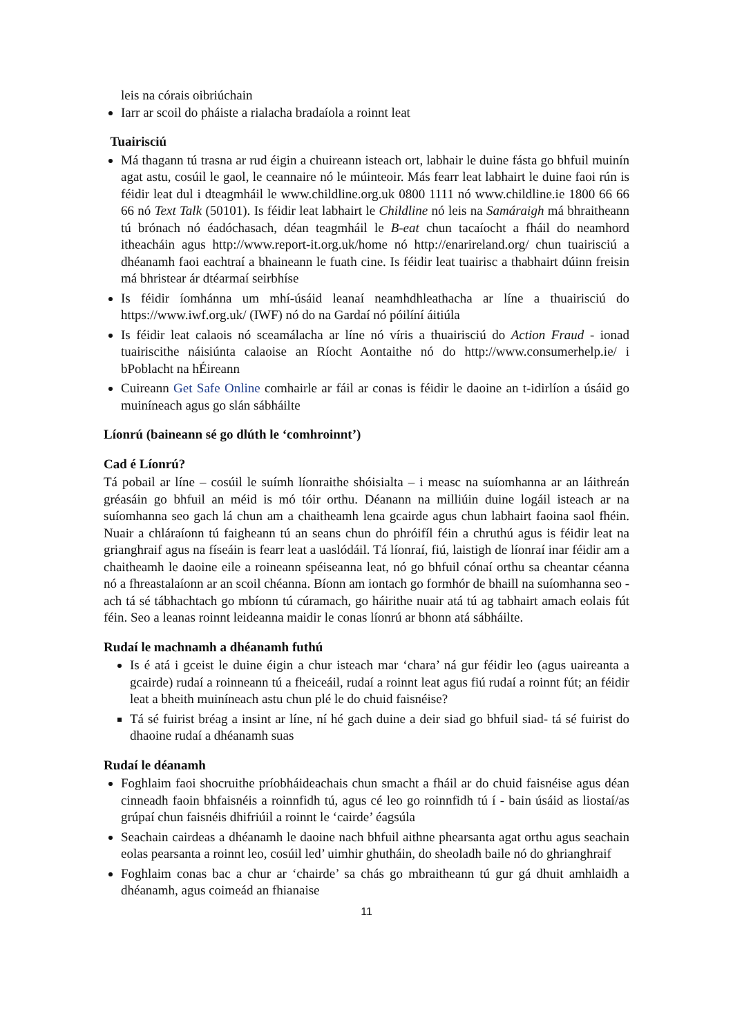leis na córais oibriúchain
Iarr ar scoil do pháiste a rialacha bradaíola a roinnt leat
Tuairisciú
Má thagann tú trasna ar rud éigin a chuireann isteach ort, labhair le duine fásta go bhfuil muinín agat astu, cosúil le gaol, le ceannaire nó le múinteoir. Más fearr leat labhairt le duine faoi rún is féidir leat dul i dteagmháil le www.childline.org.uk 0800 1111 nó www.childline.ie 1800 66 66 66 nó Text Talk (50101). Is féidir leat labhairt le Childline nó leis na Samáraigh má bhraitheann tú brónach nó éadóchasach, déan teagmháil le B-eat chun tacaíocht a fháil do neamhord itheacháin agus http://www.report-it.org.uk/home nó http://enarireland.org/ chun tuairisciú a dhéanamh faoi eachtraí a bhaineann le fuath cine. Is féidir leat tuairisc a thabhairt dúinn freisin má bhristear ár dtéarmaí seirbhíse
Is féidir íomhánna um mhí-úsáid leanaí neamhdhleathacha ar líne a thuairisciú do https://www.iwf.org.uk/ (IWF) nó do na Gardaí nó póilíní áitiúla
Is féidir leat calaois nó sceamálacha ar líne nó víris a thuairisciú do Action Fraud - ionad tuairiscithe náisiúnta calaoise an Ríocht Aontaithe nó do http://www.consumerhelp.ie/ i bPoblacht na hÉireann
Cuireann Get Safe Online comhairle ar fáil ar conas is féidir le daoine an t-idirlíon a úsáid go muiníneach agus go slán sábháilte
Líonrú (baineann sé go dlúth le ‘comhroinnt’)
Cad é Líonrú?
Tá pobail ar líne – cosúil le suímh líonraithe shóisialta – i measc na suíomhanna ar an láithreán gréasáin go bhfuil an méid is mó tóir orthu. Déanann na milliúin duine logáil isteach ar na suíomhanna seo gach lá chun am a chaitheamh lena gcairde agus chun labhairt faoina saol fhéin. Nuair a chláraíonn tú faigheann tú an seans chun do phróifíl féin a chruthú agus is féidir leat na grianghraif agus na físeáin is fearr leat a uaslódáil. Tá líonraí, fiú, laistigh de líonraí inar féidir am a chaitheamh le daoine eile a roineann spéiseanna leat, nó go bhfuil cónaí orthu sa cheantar céanna nó a fhreastalaíonn ar an scoil chéanna. Bíonn am iontach go formhór de bhaill na suíomhanna seo - ach tá sé tábhachtach go mbíonn tú cúramach, go háirithe nuair atá tú ag tabhairt amach eolais fút féin. Seo a leanas roinnt leideanna maidir le conas líonrú ar bhonn atá sábháilte.
Rudaí le machnamh a dhéanamh futhú
Is é atá i gceist le duine éigin a chur isteach mar ‘chara’ ná gur féidir leo (agus uaireanta a gcairde) rudaí a roinneann tú a fheiceáil, rudaí a roinnt leat agus fiú rudaí a roinnt fút; an féidir leat a bheith muiníneach astu chun plé le do chuid faisnéise?
Tá sé fuirist bréag a insint ar líne, ní hé gach duine a deir siad go bhfuil siad- tá sé fuirist do dhaoine rudaí a dhéanamh suas
Rudaí le déanamh
Foghlaim faoi shocruithe príobháideachais chun smacht a fháil ar do chuid faisnéise agus déan cinneadh faoin bhfaisnéis a roinnfidh tú, agus cé leo go roinnfidh tú í - bain úsáid as liostaí/as grúpaí chun faisnéis dhifriúil a roinnt le ‘cairde’ éagsúla
Seachain cairdeas a dhéanamh le daoine nach bhfuil aithne phearsanta agat orthu agus seachain eolas pearsanta a roinnt leo, cosúil led’ uimhir ghutháin, do sheoladh baile nó do ghrianghraif
Foghlaim conas bac a chur ar ‘chairde’ sa chás go mbraitheann tú gur gá dhuit amhlaidh a dhéanamh, agus coimeád an fhianaise
11